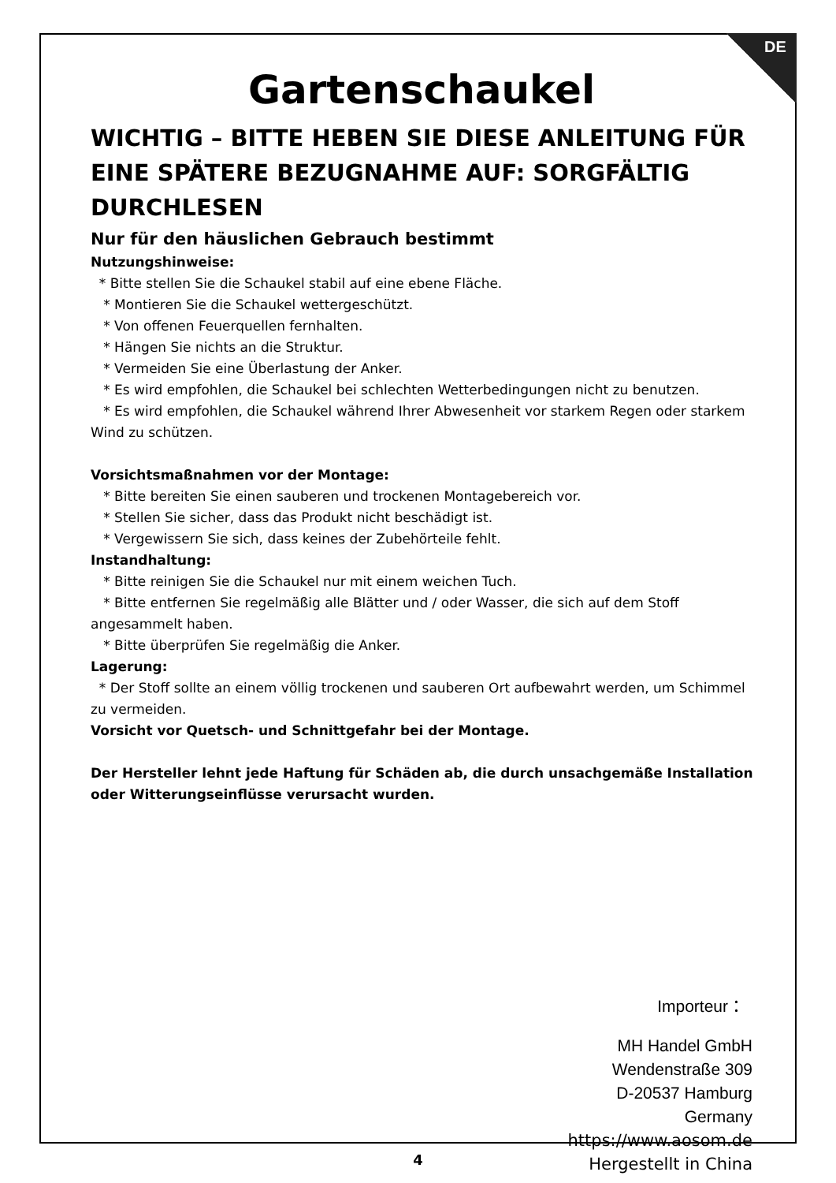DE
Gartenschaukel
WICHTIG – BITTE HEBEN SIE DIESE ANLEITUNG FÜR EINE SPÄTERE BEZUGNAHME AUF: SORGFÄLTIG DURCHLESEN
Nur für den häuslichen Gebrauch bestimmt
Nutzungshinweise:
* Bitte stellen Sie die Schaukel stabil auf eine ebene Fläche.
* Montieren Sie die Schaukel wettergeschützt.
* Von offenen Feuerquellen fernhalten.
* Hängen Sie nichts an die Struktur.
* Vermeiden Sie eine Überlastung der Anker.
* Es wird empfohlen, die Schaukel bei schlechten Wetterbedingungen nicht zu benutzen.
* Es wird empfohlen, die Schaukel während Ihrer Abwesenheit vor starkem Regen oder starkem Wind zu schützen.
Vorsichtsmaßnahmen vor der Montage:
* Bitte bereiten Sie einen sauberen und trockenen Montagebereich vor.
* Stellen Sie sicher, dass das Produkt nicht beschädigt ist.
* Vergewissern Sie sich, dass keines der Zubehörteile fehlt.
Instandhaltung:
* Bitte reinigen Sie die Schaukel nur mit einem weichen Tuch.
* Bitte entfernen Sie regelmäßig alle Blätter und / oder Wasser, die sich auf dem Stoff angesammelt haben.
* Bitte überprüfen Sie regelmäßig die Anker.
Lagerung:
* Der Stoff sollte an einem völlig trockenen und sauberen Ort aufbewahrt werden, um Schimmel zu vermeiden.
Vorsicht vor Quetsch- und Schnittgefahr bei der Montage.
Der Hersteller lehnt jede Haftung für Schäden ab, die durch unsachgemäße Installation oder Witterungseinflüsse verursacht wurden.
Importeur：
MH Handel GmbH
Wendenstraße 309
D-20537 Hamburg
Germany
https://www.aosom.de
Hergestellt in China
4